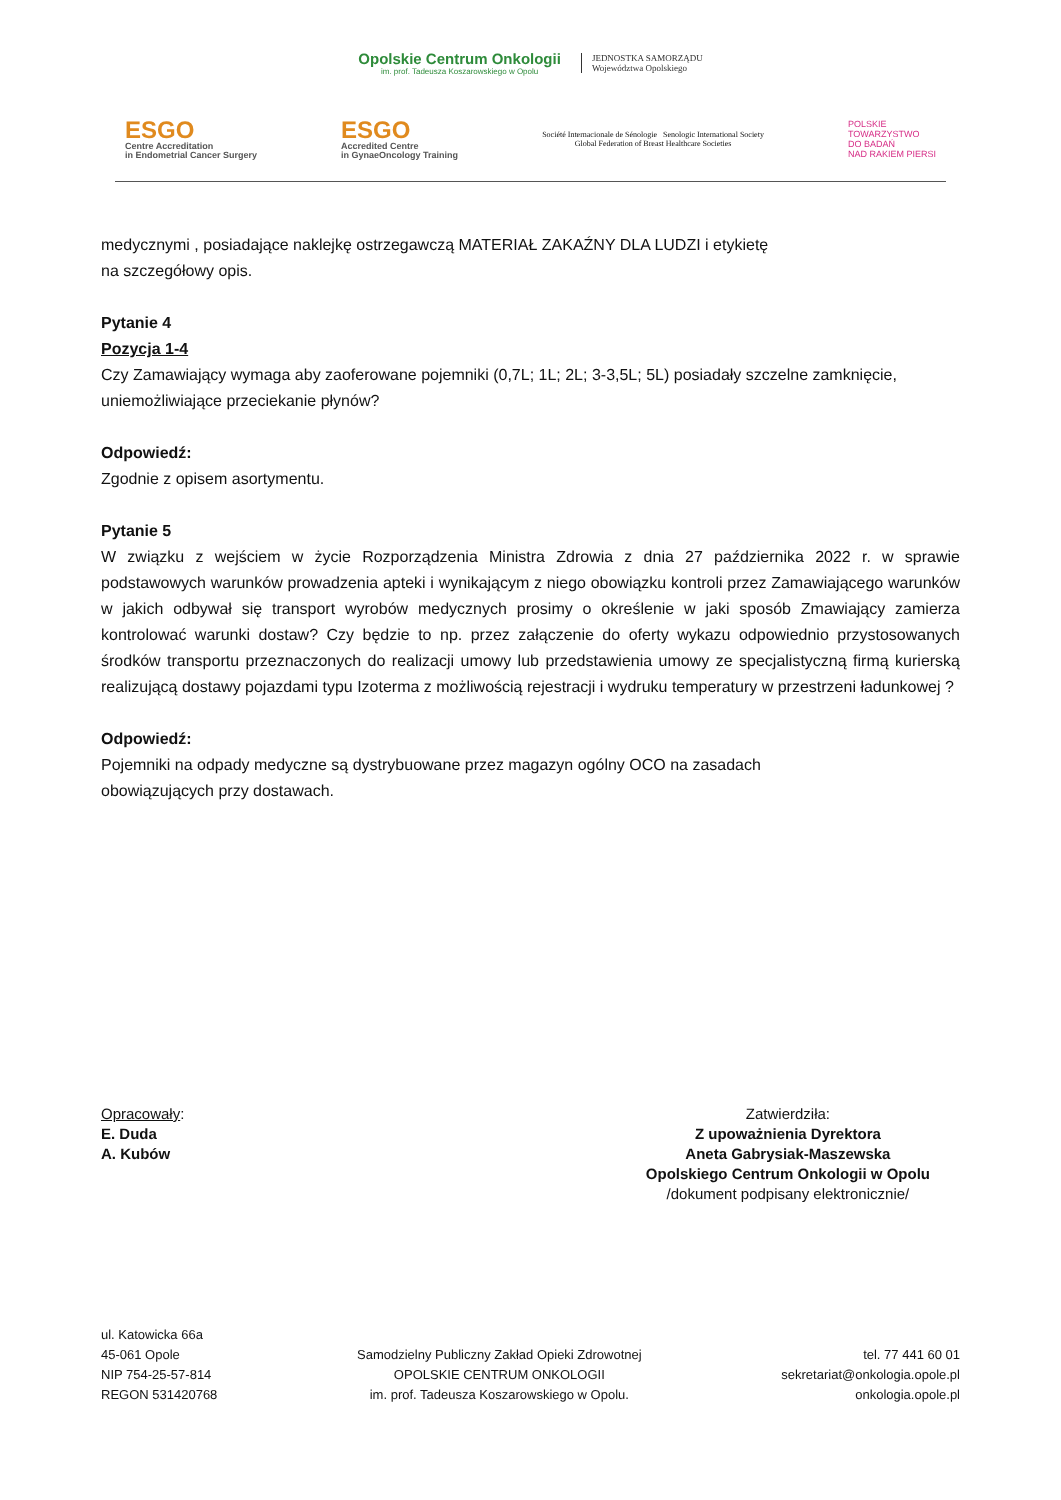Opolskie Centrum Onkologii
im. prof. Tadeusza Koszarowskiego w Opolu
JEDNOSTKA SAMORZĄDU
Województwa Opolskiego
ESGO
Centre Accreditation
in Endometrial Cancer Surgery
ESGO
Accredited Centre
in GynaeOncology Training
Société Internacionale de Sénologie Senologic International Society
Global Federation of Breast Healthcare Societies
POLSKIE
TOWARZYSTWO
DO BADAŃ
NAD RAKIEM PIERSI
medycznymi , posiadające naklejkę ostrzegawczą MATERIAŁ ZAKAŹNY DLA LUDZI i etykietę
na szczegółowy opis.
Pytanie 4
Pozycja 1-4
Czy Zamawiający wymaga aby zaoferowane pojemniki (0,7L; 1L; 2L; 3-3,5L; 5L) posiadały szczelne zamknięcie, uniemożliwiające przeciekanie płynów?
Odpowiedź:
Zgodnie z opisem asortymentu.
Pytanie 5
W związku z wejściem w życie Rozporządzenia Ministra Zdrowia z dnia 27 października 2022 r. w sprawie podstawowych warunków prowadzenia apteki i wynikającym z niego obowiązku kontroli przez Zamawiającego warunków w jakich odbywał się transport wyrobów medycznych prosimy o określenie w jaki sposób Zmawiający zamierza kontrolować warunki dostaw? Czy będzie to np. przez załączenie do oferty wykazu odpowiednio przystosowanych środków transportu przeznaczonych do realizacji umowy lub przedstawienia umowy ze specjalistyczną firmą kurierską realizującą dostawy pojazdami typu Izoterma z możliwością rejestracji i wydruku temperatury w przestrzeni ładunkowej ?
Odpowiedź:
Pojemniki na odpady medyczne są dystrybuowane przez magazyn ogólny OCO na zasadach
obowiązujących przy dostawach.
Opracowały:
E. Duda
A. Kubów
Zatwierdziła:
Z upoważnienia Dyrektora
Aneta Gabrysiak-Maszewska
Opolskiego Centrum Onkologii w Opolu
/dokument podpisany elektronicznie/
ul. Katowicka 66a
45-061 Opole
NIP 754-25-57-814
REGON 531420768
Samodzielny Publiczny Zakład Opieki Zdrowotnej
OPOLSKIE CENTRUM ONKOLOGII
im. prof. Tadeusza Koszarowskiego w Opolu.
tel. 77 441 60 01
sekretariat@onkologia.opole.pl
onkologia.opole.pl